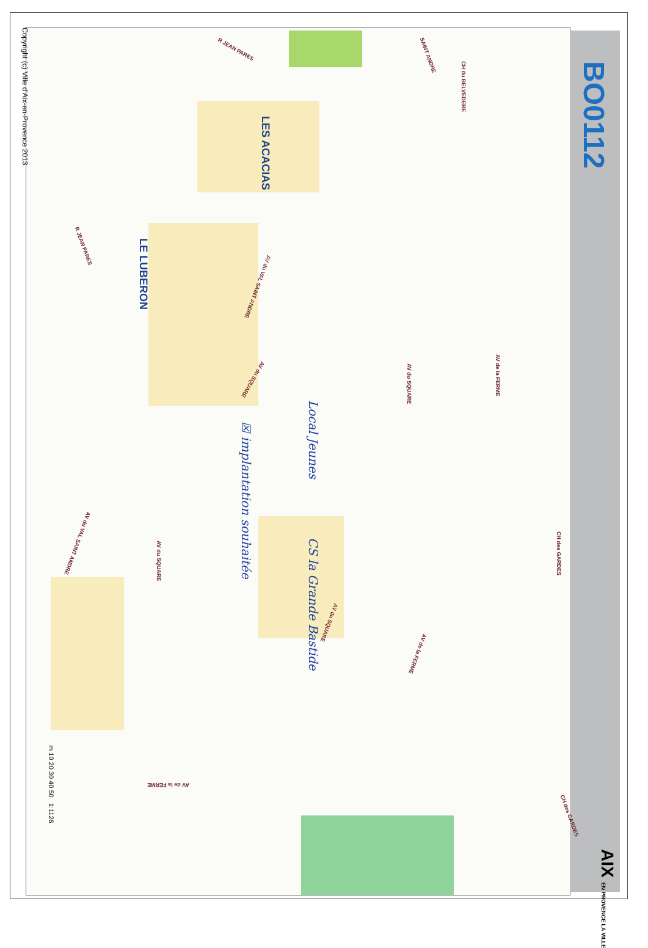BO0112
AIX EN PROVENCE LA VILLE
LES ACACIAS
LE LUBERON
CH du BELVEDERE
R JEAN PARES SAINT ANDRE
R JEAN PARES
AV du VAL SAINT ANDRE
AV du SQUARE AV du SQUARE
AV de la FERME
CH des GARDES
AV du SQUARE
AV du VAL SAINT ANDRE
AV du SQUARE
AV de la FERME
AV de la FERME
CH des GARDES
Local Jeunes
☒ implantation souhaitée
CS la Grande Bastide
m 10 20 30 40 50 1:1126
Copyright (c) Ville d'Aix-en-Provence 2013